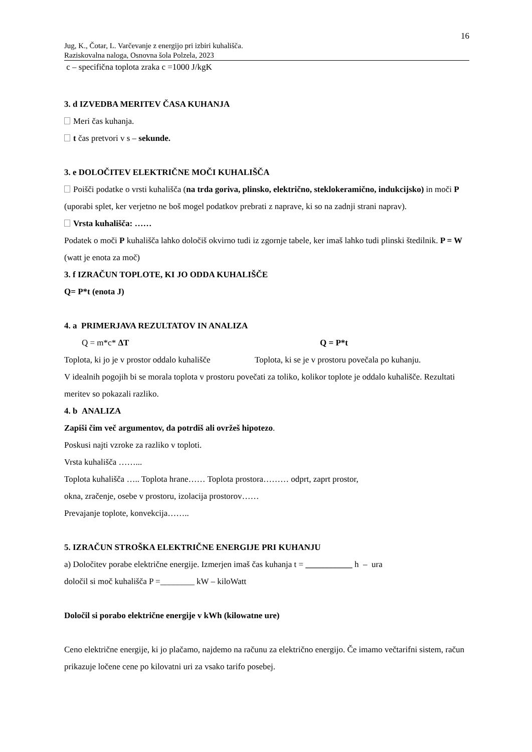16
Jug, K., Čotar, L. Varčevanje z energijo pri izbiri kuhališča.
Raziskovalna naloga, Osnovna šola Polzela, 2023
c – specifična toplota zraka c =1000 J/kgK
3. d IZVEDBA MERITEV ČASA KUHANJA
Meri čas kuhanja.
t čas pretvori v s – sekunde.
3. e DOLOČITEV ELEKTRIČNE MOČI KUHALIŠČA
Poišči podatke o vrsti kuhališča (na trda goriva, plinsko, električno, steklokeramično, indukcijsko) in moči P (uporabi splet, ker verjetno ne boš mogel podatkov prebrati z naprave, ki so na zadnji strani naprav).
Vrsta kuhališča: ……
Podatek o moči P kuhališča lahko določiš okvirno tudi iz zgornje tabele, ker imaš lahko tudi plinski štedilnik. P = W (watt je enota za moč)
3. f IZRAČUN TOPLOTE, KI JO ODDA KUHALIŠČE
Q= P*t (enota J)
4. a PRIMERJAVA REZULTATOV IN ANALIZA
Q = m*c* ΔT Q = P*t
Toplota, ki jo je v prostor oddalo kuhališče
Toplota, ki se je v prostoru povečala po kuhanju.
V idealnih pogojih bi se morala toplota v prostoru povečati za toliko, kolikor toplote je oddalo kuhališče. Rezultati meritev so pokazali razliko.
4. b ANALIZA
Zapiši čim več argumentov, da potrdiš ali ovržeš hipotezo.
Poskusi najti vzroke za razliko v toploti.
Vrsta kuhališča ……...
Toplota kuhališča ….. Toplota hrane…… Toplota prostora……… odprt, zaprt prostor,
okna, zračenje, osebe v prostoru, izolacija prostorov……
Prevajanje toplote, konvekcija……..
5. IZRAČUN STROŠKA ELEKTRIČNE ENERGIJE PRI KUHANJU
a) Določitev porabe električne energije. Izmerjen imaš čas kuhanja t = ___________ h – ura
določil si moč kuhališča P =________ kW – kiloWatt
Določil si porabo električne energije v kWh (kilowatne ure)
Ceno električne energije, ki jo plačamo, najdemo na računu za električno energijo. Če imamo večtarifni sistem, račun prikazuje ločene cene po kilovatni uri za vsako tarifo posebej.